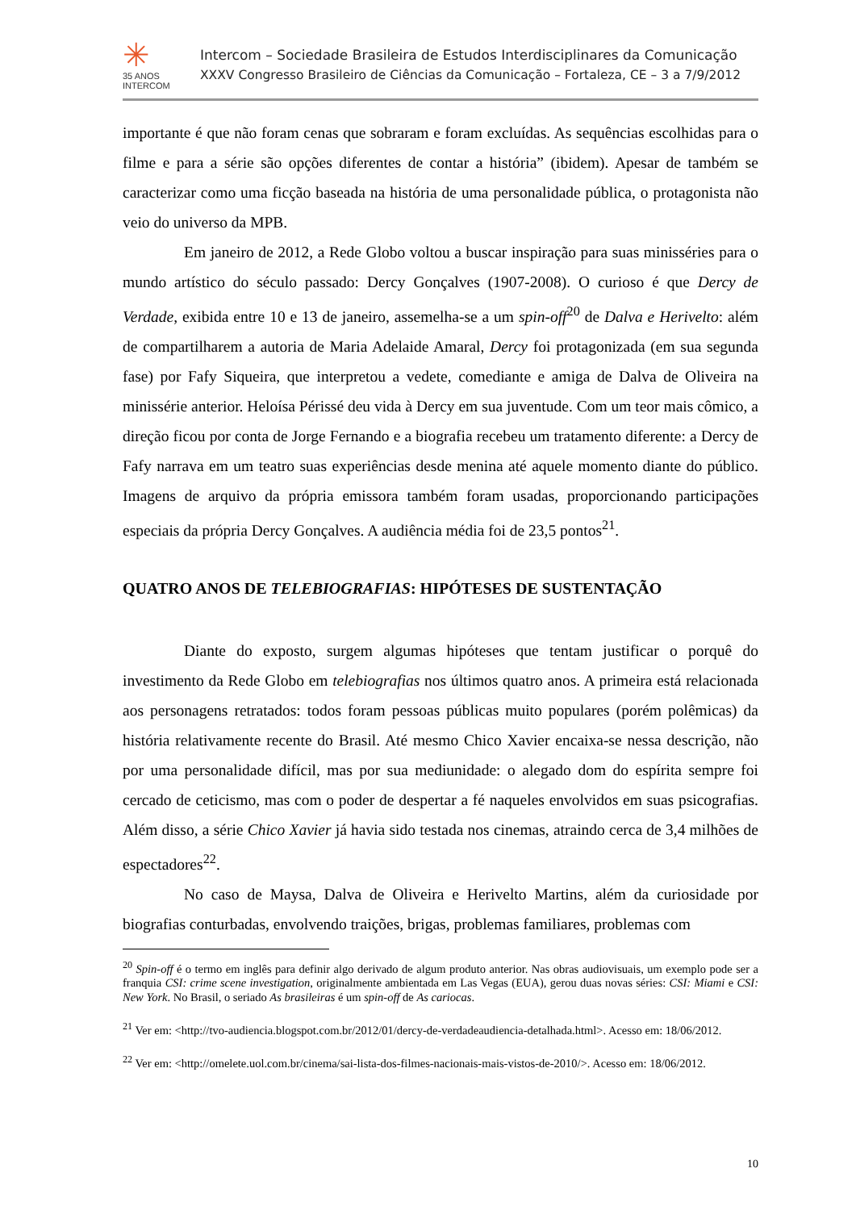✳
35 ANOS
INTERCOM
Intercom – Sociedade Brasileira de Estudos Interdisciplinares da Comunicação
XXXV Congresso Brasileiro de Ciências da Comunicação – Fortaleza, CE – 3 a 7/9/2012
importante é que não foram cenas que sobraram e foram excluídas. As sequências escolhidas para o filme e para a série são opções diferentes de contar a história” (ibidem). Apesar de também se caracterizar como uma ficção baseada na história de uma personalidade pública, o protagonista não veio do universo da MPB.
Em janeiro de 2012, a Rede Globo voltou a buscar inspiração para suas minisséries para o mundo artístico do século passado: Dercy Gonçalves (1907-2008). O curioso é que Dercy de Verdade, exibida entre 10 e 13 de janeiro, assemelha-se a um spin-off<sup>20</sup> de Dalva e Herivelto: além de compartilharem a autoria de Maria Adelaide Amaral, Dercy foi protagonizada (em sua segunda fase) por Fafy Siqueira, que interpretou a vedete, comediante e amiga de Dalva de Oliveira na minissérie anterior. Heloísa Périssé deu vida à Dercy em sua juventude. Com um teor mais cômico, a direção ficou por conta de Jorge Fernando e a biografia recebeu um tratamento diferente: a Dercy de Fafy narrava em um teatro suas experiências desde menina até aquele momento diante do público. Imagens de arquivo da própria emissora também foram usadas, proporcionando participações especiais da própria Dercy Gonçalves. A audiência média foi de 23,5 pontos<sup>21</sup>.
QUATRO ANOS DE TELEBIOGRAFIAS: HIPÓTESES DE SUSTENTAÇÃO
Diante do exposto, surgem algumas hipóteses que tentam justificar o porquê do investimento da Rede Globo em telebiografias nos últimos quatro anos. A primeira está relacionada aos personagens retratados: todos foram pessoas públicas muito populares (porém polêmicas) da história relativamente recente do Brasil. Até mesmo Chico Xavier encaixa-se nessa descrição, não por uma personalidade difícil, mas por sua mediunidade: o alegado dom do espírita sempre foi cercado de ceticismo, mas com o poder de despertar a fé naqueles envolvidos em suas psicografias. Além disso, a série Chico Xavier já havia sido testada nos cinemas, atraindo cerca de 3,4 milhões de espectadores<sup>22</sup>.
No caso de Maysa, Dalva de Oliveira e Herivelto Martins, além da curiosidade por biografias conturbadas, envolvendo traições, brigas, problemas familiares, problemas com
<sup>20</sup> Spin-off é o termo em inglês para definir algo derivado de algum produto anterior. Nas obras audiovisuais, um exemplo pode ser a franquia CSI: crime scene investigation, originalmente ambientada em Las Vegas (EUA), gerou duas novas séries: CSI: Miami e CSI: New York. No Brasil, o seriado As brasileiras é um spin-off de As cariocas.
<sup>21</sup> Ver em: <http://tvo-audiencia.blogspot.com.br/2012/01/dercy-de-verdadeaudiencia-detalhada.html>. Acesso em: 18/06/2012.
<sup>22</sup> Ver em: <http://omelete.uol.com.br/cinema/sai-lista-dos-filmes-nacionais-mais-vistos-de-2010/>. Acesso em: 18/06/2012.
10